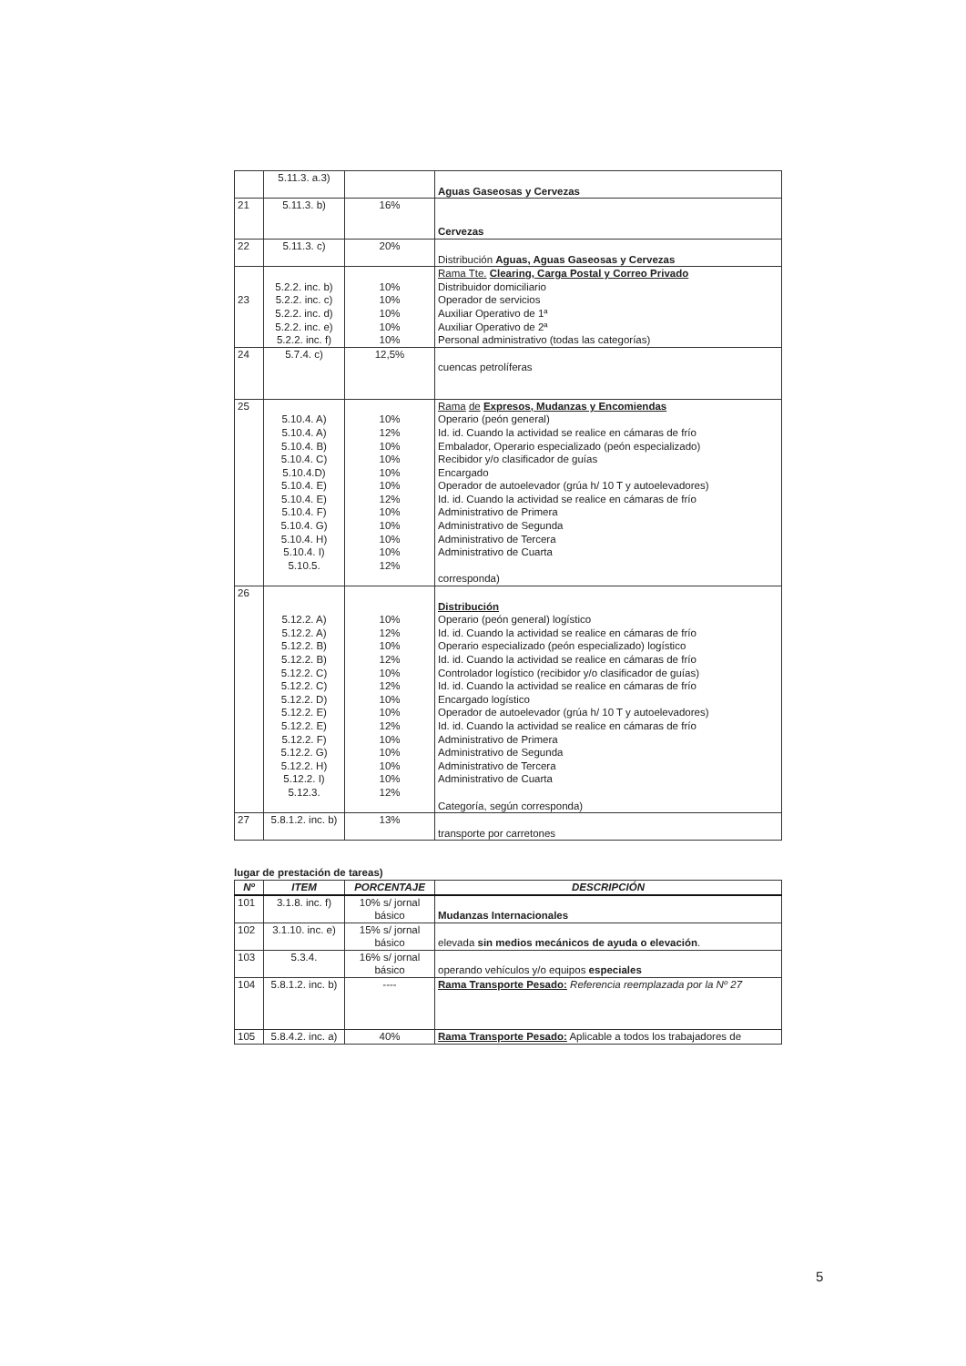| | 5.11.3. a.3) | | Aguas Gaseosas y Cervezas |
| 21 | 5.11.3. b) | 16% | Cervezas |
| 22 | 5.11.3. c) | 20% | Distribución Aguas, Aguas Gaseosas y Cervezas |
| 23 | 5.2.2. inc. b) 5.2.2. inc. c) 5.2.2. inc. d) 5.2.2. inc. e) 5.2.2. inc. f) | 10% 10% 10% 10% 10% | Rama Tte. Clearing, Carga Postal y Correo Privado Distribuidor domiciliario Operador de servicios Auxiliar Operativo de 1ª Auxiliar Operativo de 2ª Personal administrativo (todas las categorías) |
| 24 | 5.7.4. c) | 12,5% | cuencas petrolíferas |
| 25 | 5.10.4. A) 5.10.4. A) 5.10.4. B) 5.10.4. C) 5.10.4.D) 5.10.4. E) 5.10.4. E) 5.10.4. F) 5.10.4. G) 5.10.4. H) 5.10.4. I) 5.10.5. | 10% 12% 10% 10% 10% 10% 12% 10% 10% 10% 10% 12% | Rama de Expresos, Mudanzas y Encomiendas Operario (peón general) Id. id. Cuando la actividad se realice en cámaras de frío Embalador, Operario especializado (peón especializado) Recibidor y/o clasificador de guías Encargado Operador de autoelevador (grúa h/ 10 T y autoelevadores) Id. id. Cuando la actividad se realice en cámaras de frío Administrativo de Primera Administrativo de Segunda Administrativo de Tercera Administrativo de Cuarta corresponda) |
| 26 | 5.12.2. A) 5.12.2. A) 5.12.2. B) 5.12.2. B) 5.12.2. C) 5.12.2. C) 5.12.2. D) 5.12.2. E) 5.12.2. E) 5.12.2. F) 5.12.2. G) 5.12.2. H) 5.12.2. I) 5.12.3. | 10% 12% 10% 12% 10% 12% 10% 10% 12% 10% 10% 10% 10% 12% | Distribución Operario (peón general) logístico Id. id. Cuando la actividad se realice en cámaras de frío Operario especializado (peón especializado) logístico Id. id. Cuando la actividad se realice en cámaras de frío Controlador logístico (recibidor y/o clasificador de guías) Id. id. Cuando la actividad se realice en cámaras de frío Encargado logístico Operador de autoelevador (grúa h/ 10 T y autoelevadores) Id. id. Cuando la actividad se realice en cámaras de frío Administrativo de Primera Administrativo de Segunda Administrativo de Tercera Administrativo de Cuarta Categoría, según corresponda) |
| 27 | 5.8.1.2. inc. b) | 13% | transporte por carretones |
lugar de prestación de tareas)
| Nº | ITEM | PORCENTAJE | DESCRIPCIÓN |
| --- | --- | --- | --- |
| 101 | 3.1.8. inc. f) | 10% s/ jornal básico | Mudanzas Internacionales |
| 102 | 3.1.10. inc. e) | 15% s/ jornal básico | elevada sin medios mecánicos de ayuda o elevación . |
| 103 | 5.3.4. | 16% s/ jornal básico | operando vehículos y/o equipos especiales |
| 104 | 5.8.1.2. inc. b) | ---- | Rama Transporte Pesado: Referencia reemplazada por la Nº 27 |
| 105 | 5.8.4.2. inc. a) | 40% | Rama Transporte Pesado: Aplicable a todos los trabajadores de |
5